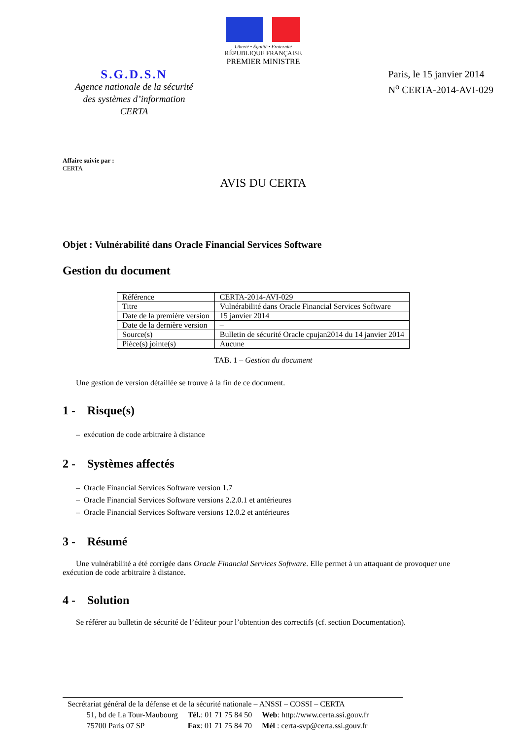Liberté • Égalité • Fraternité
RÉPUBLIQUE FRANÇAISE
PREMIER MINISTRE
S.G.D.S.N
Agence nationale de la sécurité
des systèmes d’information
CERTA
Paris, le 15 janvier 2014
N<sup>o</sup> CERTA-2014-AVI-029
Affaire suivie par :
CERTA
AVIS DU CERTA
Objet : Vulnérabilité dans Oracle Financial Services Software
Gestion du document
| Référence | CERTA-2014-AVI-029 |
| Titre | Vulnérabilité dans Oracle Financial Services Software |
| Date de la première version | 15 janvier 2014 |
| Date de la dernière version | – |
| Source(s) | Bulletin de sécurité Oracle cpujan2014 du 14 janvier 2014 |
| Pièce(s) jointe(s) | Aucune |
TAB. 1 – Gestion du document
Une gestion de version détaillée se trouve à la fin de ce document.
1 - Risque(s)
– exécution de code arbitraire à distance
2 - Systèmes affectés
– Oracle Financial Services Software version 1.7
– Oracle Financial Services Software versions 2.2.0.1 et antérieures
– Oracle Financial Services Software versions 12.0.2 et antérieures
3 - Résumé
Une vulnérabilité a été corrigée dans Oracle Financial Services Software. Elle permet à un attaquant de provoquer une exécution de code arbitraire à distance.
4 - Solution
Se référer au bulletin de sécurité de l’éditeur pour l’obtention des correctifs (cf. section Documentation).
Secrétariat général de la défense et de la sécurité nationale – ANSSI – COSSI – CERTA
| 51, bd de La Tour-Maubourg | Tél. : 01 71 75 84 50 | Web : http://www.certa.ssi.gouv.fr |
| 75700 Paris 07 SP | Fax : 01 71 75 84 70 | Mél : certa-svp@certa.ssi.gouv.fr |